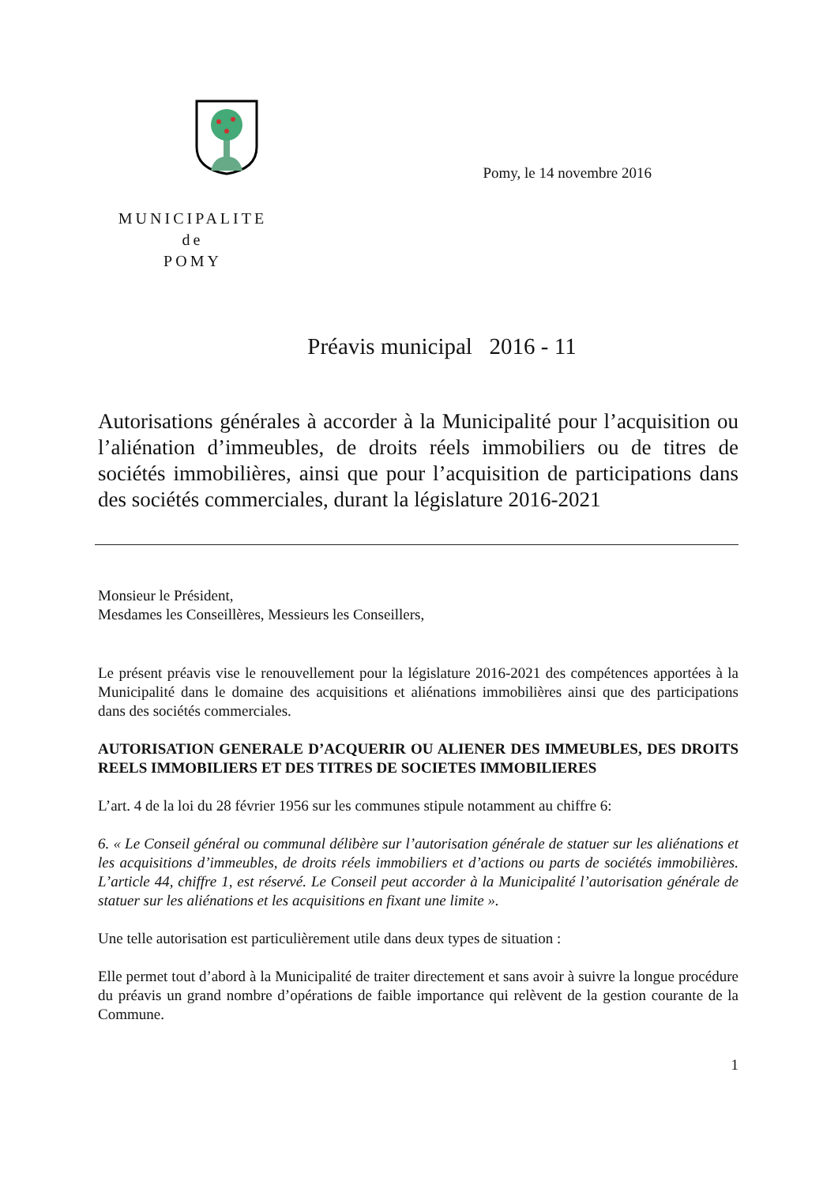MUNICIPALITE
de
POMY
Pomy, le 14 novembre 2016
Préavis municipal 2016 - 11
Autorisations générales à accorder à la Municipalité pour l’acquisition ou l’aliénation d’immeubles, de droits réels immobiliers ou de titres de sociétés immobilières, ainsi que pour l’acquisition de participations dans des sociétés commerciales, durant la législature 2016-2021
Monsieur le Président,
Mesdames les Conseillères, Messieurs les Conseillers,
Le présent préavis vise le renouvellement pour la législature 2016-2021 des compétences apportées à la Municipalité dans le domaine des acquisitions et aliénations immobilières ainsi que des participations dans des sociétés commerciales.
AUTORISATION GENERALE D’ACQUERIR OU ALIENER DES IMMEUBLES, DES DROITS REELS IMMOBILIERS ET DES TITRES DE SOCIETES IMMOBILIERES
L’art. 4 de la loi du 28 février 1956 sur les communes stipule notamment au chiffre 6:
6. « Le Conseil général ou communal délibère sur l’autorisation générale de statuer sur les aliénations et les acquisitions d’immeubles, de droits réels immobiliers et d’actions ou parts de sociétés immobilières. L’article 44, chiffre 1, est réservé. Le Conseil peut accorder à la Municipalité l’autorisation générale de statuer sur les aliénations et les acquisitions en fixant une limite ».
Une telle autorisation est particulièrement utile dans deux types de situation :
Elle permet tout d’abord à la Municipalité de traiter directement et sans avoir à suivre la longue procédure du préavis un grand nombre d’opérations de faible importance qui relèvent de la gestion courante de la Commune.
1